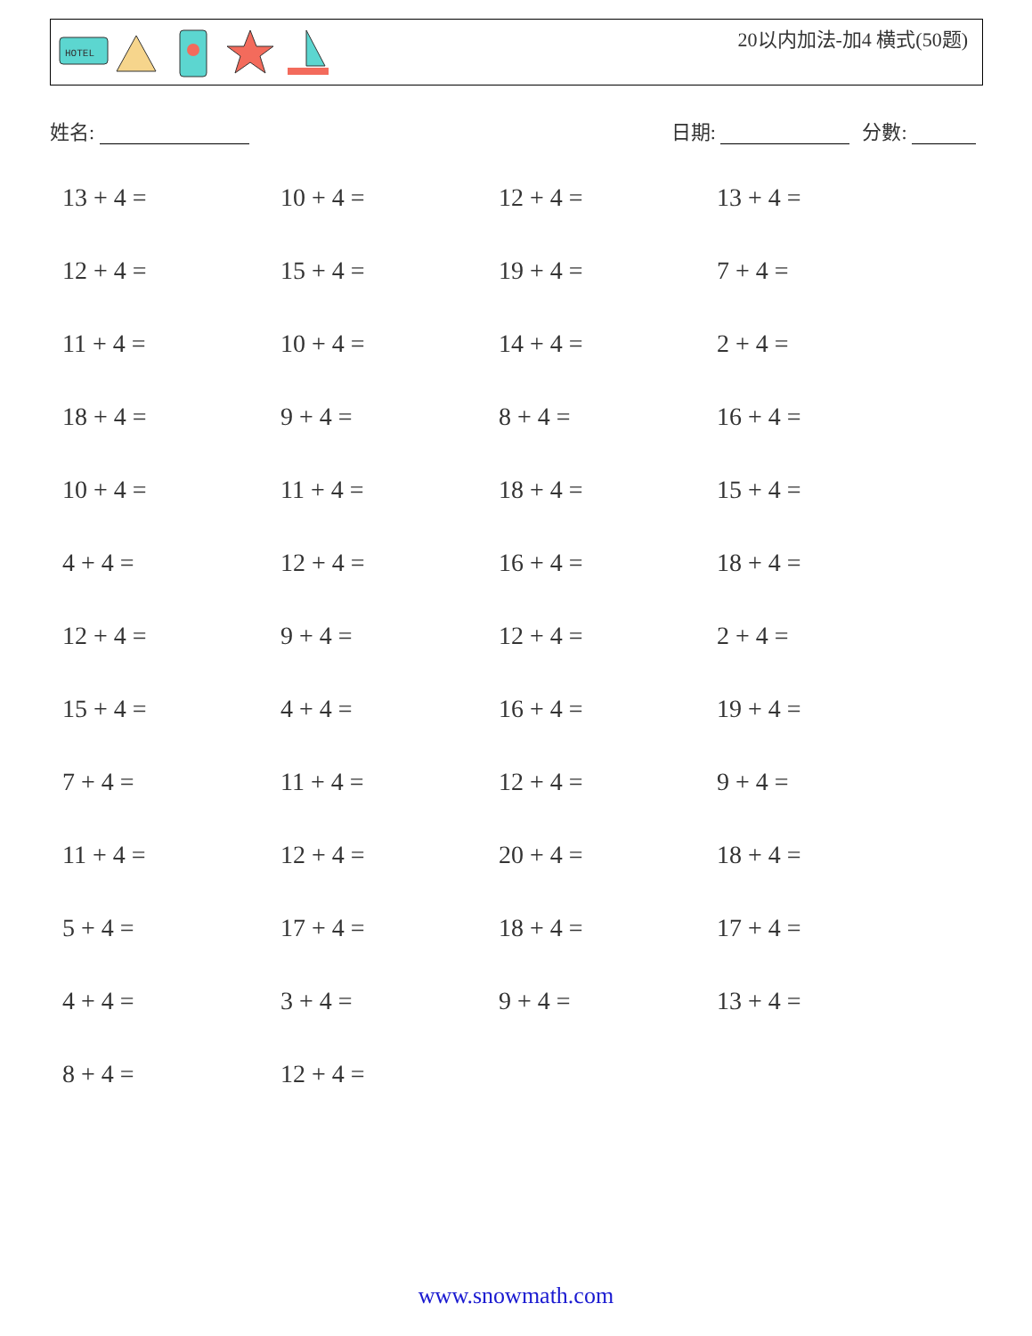HOTEL
20以内加法-加4 横式(50题)
姓名: 日期: 分數:
13 + 4 =
10 + 4 =
12 + 4 =
13 + 4 =
12 + 4 =
15 + 4 =
19 + 4 =
7 + 4 =
11 + 4 =
10 + 4 =
14 + 4 =
2 + 4 =
18 + 4 =
9 + 4 =
8 + 4 =
16 + 4 =
10 + 4 =
11 + 4 =
18 + 4 =
15 + 4 =
4 + 4 =
12 + 4 =
16 + 4 =
18 + 4 =
12 + 4 =
9 + 4 =
12 + 4 =
2 + 4 =
15 + 4 =
4 + 4 =
16 + 4 =
19 + 4 =
7 + 4 =
11 + 4 =
12 + 4 =
9 + 4 =
11 + 4 =
12 + 4 =
20 + 4 =
18 + 4 =
5 + 4 =
17 + 4 =
18 + 4 =
17 + 4 =
4 + 4 =
3 + 4 =
9 + 4 =
13 + 4 =
8 + 4 =
12 + 4 =
www.snowmath.com